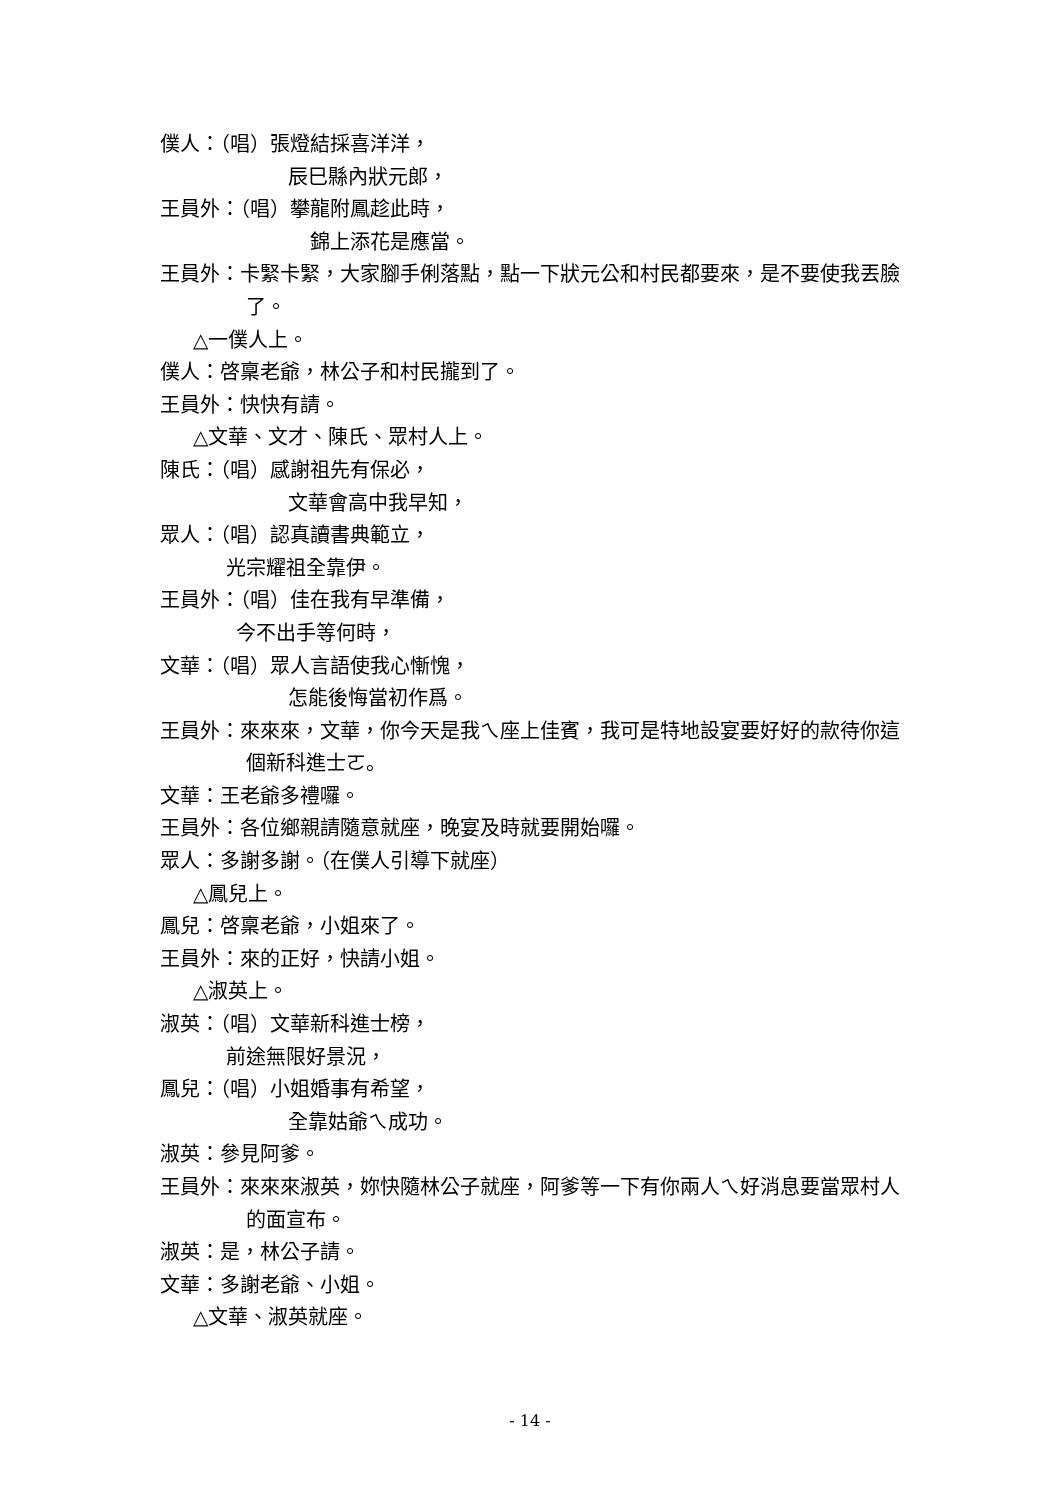僕人：（唱）張燈結採喜洋洋，
辰巳縣內狀元郎，
王員外：（唱）攀龍附鳳趁此時，
錦上添花是應當。
王員外：卡緊卡緊，大家腳手俐落點，點一下狀元公和村民都要來，是不要使我丟臉了。
△一僕人上。
僕人：啓稟老爺，林公子和村民攏到了。
王員外：快快有請。
△文華、文才、陳氏、眾村人上。
陳氏：（唱）感謝祖先有保必，
文華會高中我早知，
眾人：（唱）認真讀書典範立，
光宗耀祖全靠伊。
王員外：（唱）佳在我有早準備，
今不出手等何時，
文華：（唱）眾人言語使我心慚愧，
怎能後悔當初作爲。
王員外：來來來，文華，你今天是我ㄟ座上佳賓，我可是特地設宴要好好的款待你這個新科進士ㄛ。
文華：王老爺多禮囉。
王員外：各位鄉親請隨意就座，晚宴及時就要開始囉。
眾人：多謝多謝。（在僕人引導下就座）
△鳳兒上。
鳳兒：啓稟老爺，小姐來了。
王員外：來的正好，快請小姐。
△淑英上。
淑英：（唱）文華新科進士榜，
前途無限好景況，
鳳兒：（唱）小姐婚事有希望，
全靠姑爺ㄟ成功。
淑英：參見阿爹。
王員外：來來來淑英，妳快隨林公子就座，阿爹等一下有你兩人ㄟ好消息要當眾村人的面宣布。
淑英：是，林公子請。
文華：多謝老爺、小姐。
△文華、淑英就座。
- 14 -